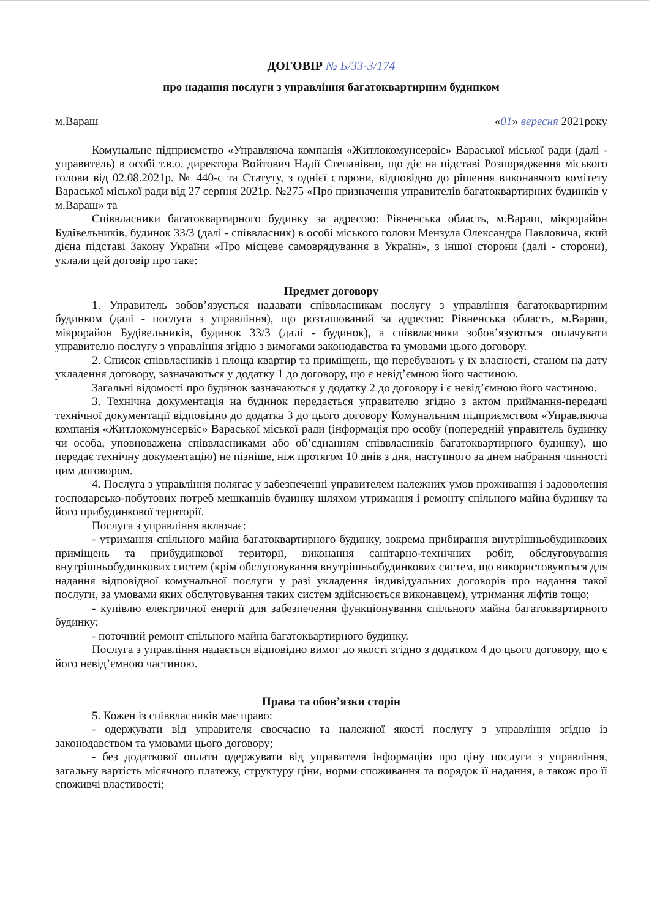ДОГОВІР № Б/33-3/174
про надання послуги з управління багатоквартирним будинком
м.Вараш «01» вересня 2021року
Комунальне підприємство «Управляюча компанія «Житлокомунсервіс» Вараської міської ради (далі - управитель) в особі т.в.о. директора Войтович Надії Степанівни, що діє на підставі Розпорядження міського голови від 02.08.2021р. № 440-с та Статуту, з однієї сторони, відповідно до рішення виконавчого комітету Вараської міської ради від 27 серпня 2021р. №275 «Про призначення управителів багатоквартирних будинків у м.Вараш» та
Співвласники багатоквартирного будинку за адресою: Рівненська область, м.Вараш, мікрорайон Будівельників, будинок 33/3 (далі - співвласник) в особі міського голови Мензула Олександра Павловича, який дієна підставі Закону України «Про місцеве самоврядування в Україні», з іншої сторони (далі - сторони), уклали цей договір про таке:
Предмет договору
1. Управитель зобов’язується надавати співвласникам послугу з управління багатоквартирним будинком (далі - послуга з управління), що розташований за адресою: Рівненська область, м.Вараш, мікрорайон Будівельників, будинок 33/3 (далі - будинок), а співвласники зобов’язуються оплачувати управителю послугу з управління згідно з вимогами законодавства та умовами цього договору.
2. Список співвласників і площа квартир та приміщень, що перебувають у їх власності, станом на дату укладення договору, зазначаються у додатку 1 до договору, що є невід’ємною його частиною.
Загальні відомості про будинок зазначаються у додатку 2 до договору і є невід’ємною його частиною.
3. Технічна документація на будинок передається управителю згідно з актом приймання-передачі технічної документації відповідно до додатка 3 до цього договору Комунальним підприємством «Управляюча компанія «Житлокомунсервіс» Вараської міської ради (інформація про особу (попередній управитель будинку чи особа, уповноважена співвласниками або об’єднанням співвласників багатоквартирного будинку), що передає технічну документацію) не пізніше, ніж протягом 10 днів з дня, наступного за днем набрання чинності цим договором.
4. Послуга з управління полягає у забезпеченні управителем належних умов проживання і задоволення господарсько-побутових потреб мешканців будинку шляхом утримання і ремонту спільного майна будинку та його прибудинкової території.
Послуга з управління включає:
- утримання спільного майна багатоквартирного будинку, зокрема прибирання внутрішньобудинкових приміщень та прибудинкової території, виконання санітарно-технічних робіт, обслуговування внутрішньобудинкових систем (крім обслуговування внутрішньобудинкових систем, що використовуються для надання відповідної комунальної послуги у разі укладення індивідуальних договорів про надання такої послуги, за умовами яких обслуговування таких систем здійснюється виконавцем), утримання ліфтів тощо;
- купівлю електричної енергії для забезпечення функціонування спільного майна багатоквартирного будинку;
- поточний ремонт спільного майна багатоквартирного будинку.
Послуга з управління надається відповідно вимог до якості згідно з додатком 4 до цього договору, що є його невід’ємною частиною.
Права та обов’язки сторін
5. Кожен із співвласників має право:
- одержувати від управителя своєчасно та належної якості послугу з управління згідно із законодавством та умовами цього договору;
- без додаткової оплати одержувати від управителя інформацію про ціну послуги з управління, загальну вартість місячного платежу, структуру ціни, норми споживання та порядок її надання, а також про її споживчі властивості;